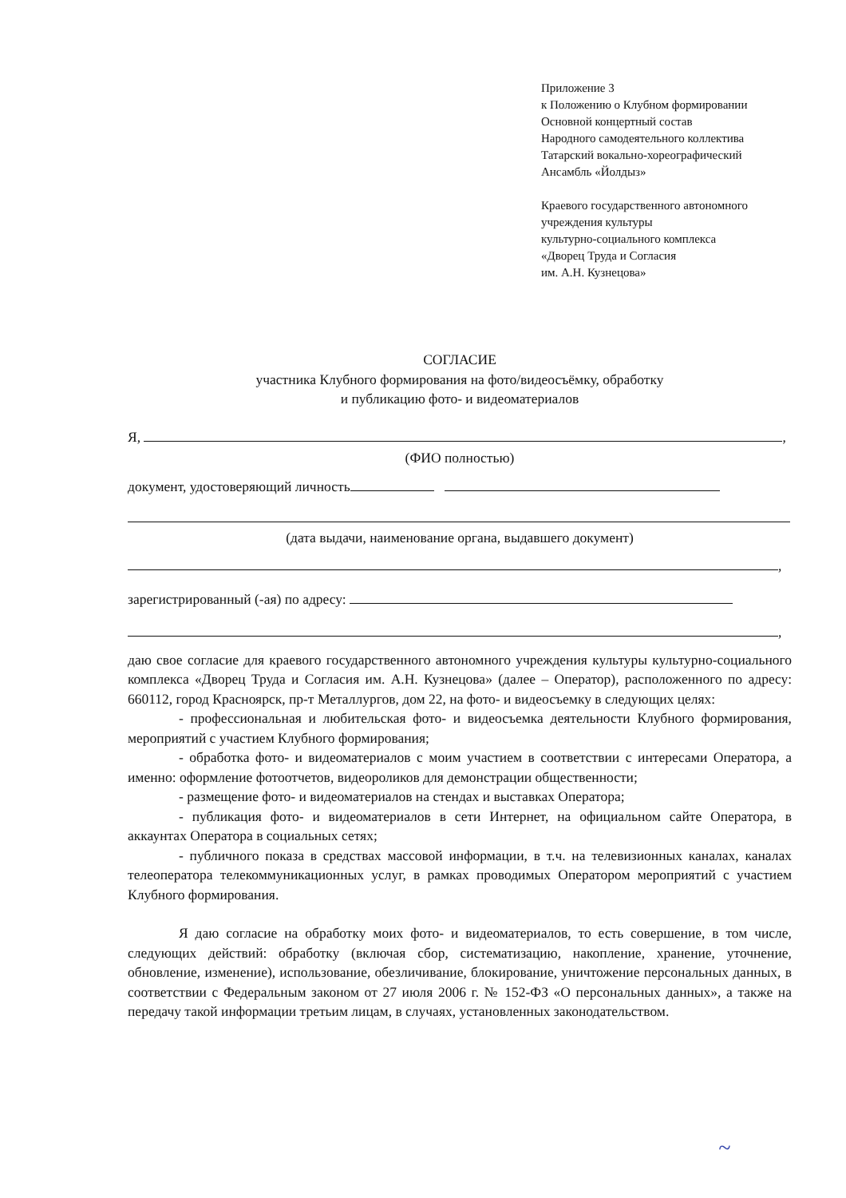Приложение 3
к Положению о Клубном формировании
Основной концертный состав
Народного самодеятельного коллектива
Татарский вокально-хореографический
Ансамбль «Йолдыз»
Краевого государственного автономного
учреждения культуры
культурно-социального комплекса
«Дворец Труда и Согласия
им. А.Н. Кузнецова»
СОГЛАСИЕ
участника Клубного формирования на фото/видеосъёмку, обработку
и публикацию фото- и видеоматериалов
Я, ,
(ФИО полностью)
документ, удостоверяющий личность
(дата выдачи, наименование органа, выдавшего документ)
,
зарегистрированный (-ая) по адресу:
,
даю свое согласие для краевого государственного автономного учреждения культуры культурно-социального комплекса «Дворец Труда и Согласия им. А.Н. Кузнецова» (далее – Оператор), расположенного по адресу: 660112, город Красноярск, пр-т Металлургов, дом 22, на фото- и видеосъемку в следующих целях:
- профессиональная и любительская фото- и видеосъемка деятельности Клубного формирования, мероприятий с участием Клубного формирования;
- обработка фото- и видеоматериалов с моим участием в соответствии с интересами Оператора, а именно: оформление фотоотчетов, видеороликов для демонстрации общественности;
- размещение фото- и видеоматериалов на стендах и выставках Оператора;
- публикация фото- и видеоматериалов в сети Интернет, на официальном сайте Оператора, в аккаунтах Оператора в социальных сетях;
- публичного показа в средствах массовой информации, в т.ч. на телевизионных каналах, каналах телеоператора телекоммуникационных услуг, в рамках проводимых Оператором мероприятий с участием Клубного формирования.
Я даю согласие на обработку моих фото- и видеоматериалов, то есть совершение, в том числе, следующих действий: обработку (включая сбор, систематизацию, накопление, хранение, уточнение, обновление, изменение), использование, обезличивание, блокирование, уничтожение персональных данных, в соответствии с Федеральным законом от 27 июля 2006 г. № 152-ФЗ «О персональных данных», а также на передачу такой информации третьим лицам, в случаях, установленных законодательством.
~